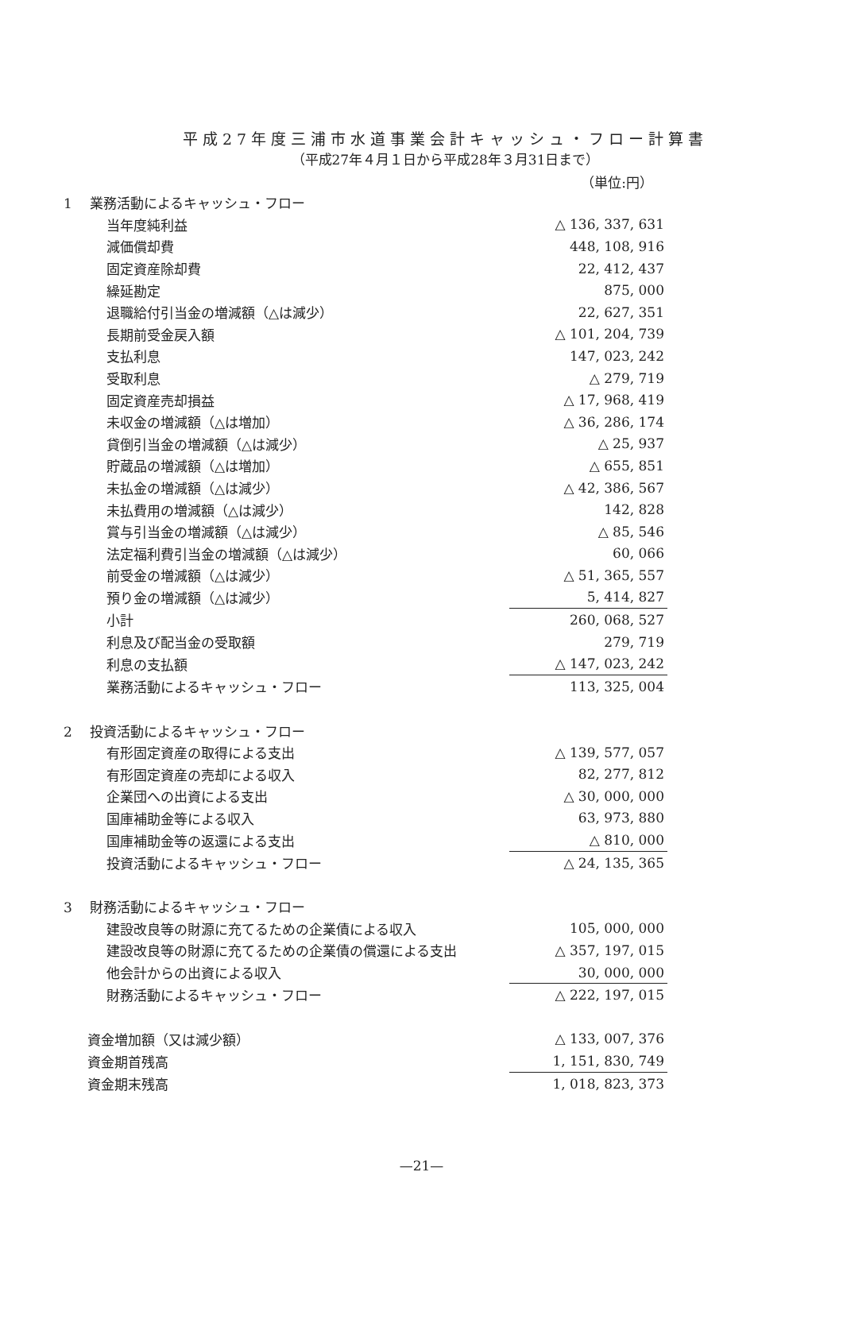平成27年度三浦市水道事業会計キャッシュ・フロー計算書
（平成27年４月１日から平成28年３月31日まで）
（単位:円）
| 1 業務活動によるキャッシュ・フロー | |
| 当年度純利益 | △ 136, 337, 631 |
| 減価償却費 | 448, 108, 916 |
| 固定資産除却費 | 22, 412, 437 |
| 繰延勘定 | 875, 000 |
| 退職給付引当金の増減額（△は減少） | 22, 627, 351 |
| 長期前受金戻入額 | △ 101, 204, 739 |
| 支払利息 | 147, 023, 242 |
| 受取利息 | △ 279, 719 |
| 固定資産売却損益 | △ 17, 968, 419 |
| 未収金の増減額（△は増加） | △ 36, 286, 174 |
| 貸倒引当金の増減額（△は減少） | △ 25, 937 |
| 貯蔵品の増減額（△は増加） | △ 655, 851 |
| 未払金の増減額（△は減少） | △ 42, 386, 567 |
| 未払費用の増減額（△は減少） | 142, 828 |
| 賞与引当金の増減額（△は減少） | △ 85, 546 |
| 法定福利費引当金の増減額（△は減少） | 60, 066 |
| 前受金の増減額（△は減少） | △ 51, 365, 557 |
| 預り金の増減額（△は減少） | 5, 414, 827 |
| 小計 | 260, 068, 527 |
| 利息及び配当金の受取額 | 279, 719 |
| 利息の支払額 | △ 147, 023, 242 |
| 業務活動によるキャッシュ・フロー | 113, 325, 004 |
| 2 投資活動によるキャッシュ・フロー | |
| 有形固定資産の取得による支出 | △ 139, 577, 057 |
| 有形固定資産の売却による収入 | 82, 277, 812 |
| 企業団への出資による支出 | △ 30, 000, 000 |
| 国庫補助金等による収入 | 63, 973, 880 |
| 国庫補助金等の返還による支出 | △ 810, 000 |
| 投資活動によるキャッシュ・フロー | △ 24, 135, 365 |
| 3 財務活動によるキャッシュ・フロー | |
| 建設改良等の財源に充てるための企業債による収入 | 105, 000, 000 |
| 建設改良等の財源に充てるための企業債の償還による支出 | △ 357, 197, 015 |
| 他会計からの出資による収入 | 30, 000, 000 |
| 財務活動によるキャッシュ・フロー | △ 222, 197, 015 |
| 資金増加額（又は減少額） | △ 133, 007, 376 |
| 資金期首残高 | 1, 151, 830, 749 |
| 資金期末残高 | 1, 018, 823, 373 |
—21—